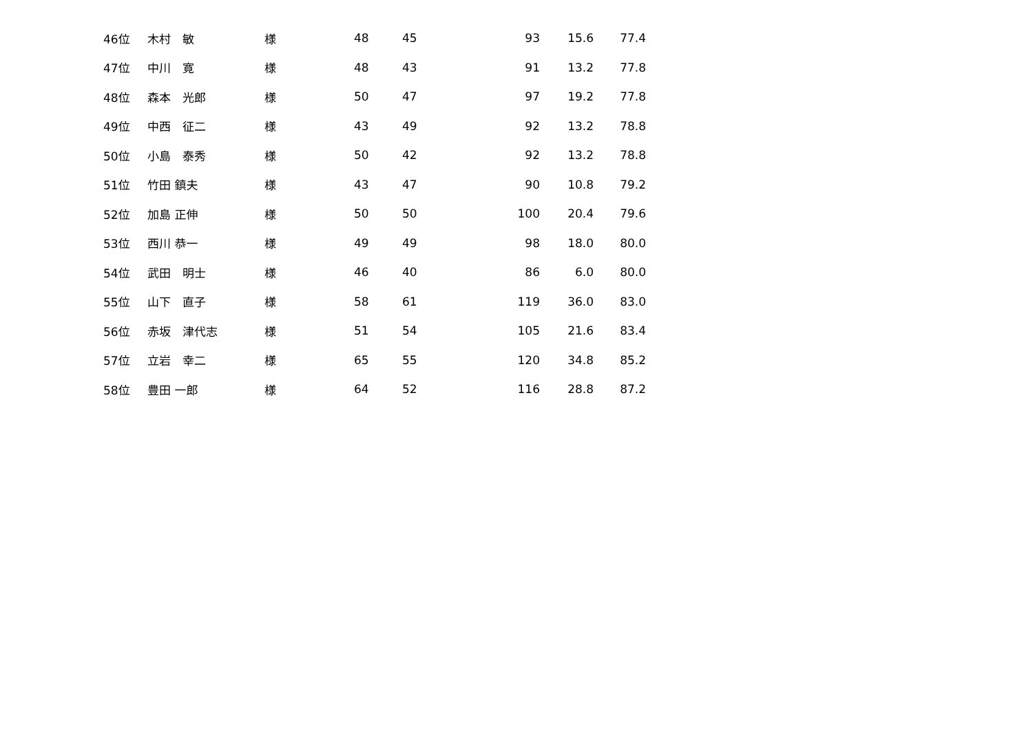| 46位 | 木村 敏 | 様 | 48 | 45 | 93 | 15.6 | 77.4 |
| 47位 | 中川 寛 | 様 | 48 | 43 | 91 | 13.2 | 77.8 |
| 48位 | 森本 光郎 | 様 | 50 | 47 | 97 | 19.2 | 77.8 |
| 49位 | 中西 征二 | 様 | 43 | 49 | 92 | 13.2 | 78.8 |
| 50位 | 小島 泰秀 | 様 | 50 | 42 | 92 | 13.2 | 78.8 |
| 51位 | 竹田 鎮夫 | 様 | 43 | 47 | 90 | 10.8 | 79.2 |
| 52位 | 加島 正伸 | 様 | 50 | 50 | 100 | 20.4 | 79.6 |
| 53位 | 西川 恭一 | 様 | 49 | 49 | 98 | 18.0 | 80.0 |
| 54位 | 武田 明士 | 様 | 46 | 40 | 86 | 6.0 | 80.0 |
| 55位 | 山下 直子 | 様 | 58 | 61 | 119 | 36.0 | 83.0 |
| 56位 | 赤坂 津代志 | 様 | 51 | 54 | 105 | 21.6 | 83.4 |
| 57位 | 立岩 幸二 | 様 | 65 | 55 | 120 | 34.8 | 85.2 |
| 58位 | 豊田 一郎 | 様 | 64 | 52 | 116 | 28.8 | 87.2 |